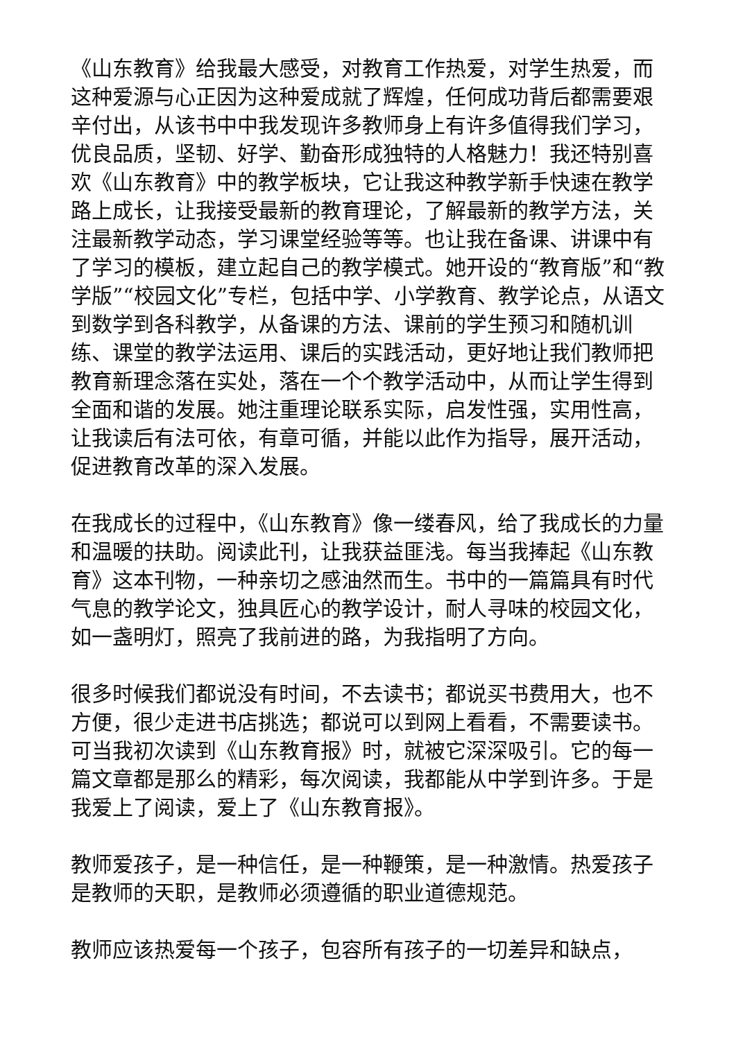《山东教育》给我最大感受，对教育工作热爱，对学生热爱，而这种爱源与心正因为这种爱成就了辉煌，任何成功背后都需要艰辛付出，从该书中中我发现许多教师身上有许多值得我们学习，优良品质，坚韧、好学、勤奋形成独特的人格魅力！我还特别喜欢《山东教育》中的教学板块，它让我这种教学新手快速在教学路上成长，让我接受最新的教育理论，了解最新的教学方法，关注最新教学动态，学习课堂经验等等。也让我在备课、讲课中有了学习的模板，建立起自己的教学模式。她开设的“教育版”和“教学版”“校园文化”专栏，包括中学、小学教育、教学论点，从语文到数学到各科教学，从备课的方法、课前的学生预习和随机训练、课堂的教学法运用、课后的实践活动，更好地让我们教师把教育新理念落在实处，落在一个个教学活动中，从而让学生得到全面和谐的发展。她注重理论联系实际，启发性强，实用性高，让我读后有法可依，有章可循，并能以此作为指导，展开活动，促进教育改革的深入发展。
在我成长的过程中，《山东教育》像一缕春风，给了我成长的力量和温暖的扶助。阅读此刊，让我获益匪浅。每当我捧起《山东教育》这本刊物，一种亲切之感油然而生。书中的一篇篇具有时代气息的教学论文，独具匠心的教学设计，耐人寻味的校园文化，如一盏明灯，照亮了我前进的路，为我指明了方向。
很多时候我们都说没有时间，不去读书；都说买书费用大，也不方便，很少走进书店挑选；都说可以到网上看看，不需要读书。可当我初次读到《山东教育报》时，就被它深深吸引。它的每一篇文章都是那么的精彩，每次阅读，我都能从中学到许多。于是我爱上了阅读，爱上了《山东教育报》。
教师爱孩子，是一种信任，是一种鞭策，是一种激情。热爱孩子是教师的天职，是教师必须遵循的职业道德规范。
教师应该热爱每一个孩子，包容所有孩子的一切差异和缺点，